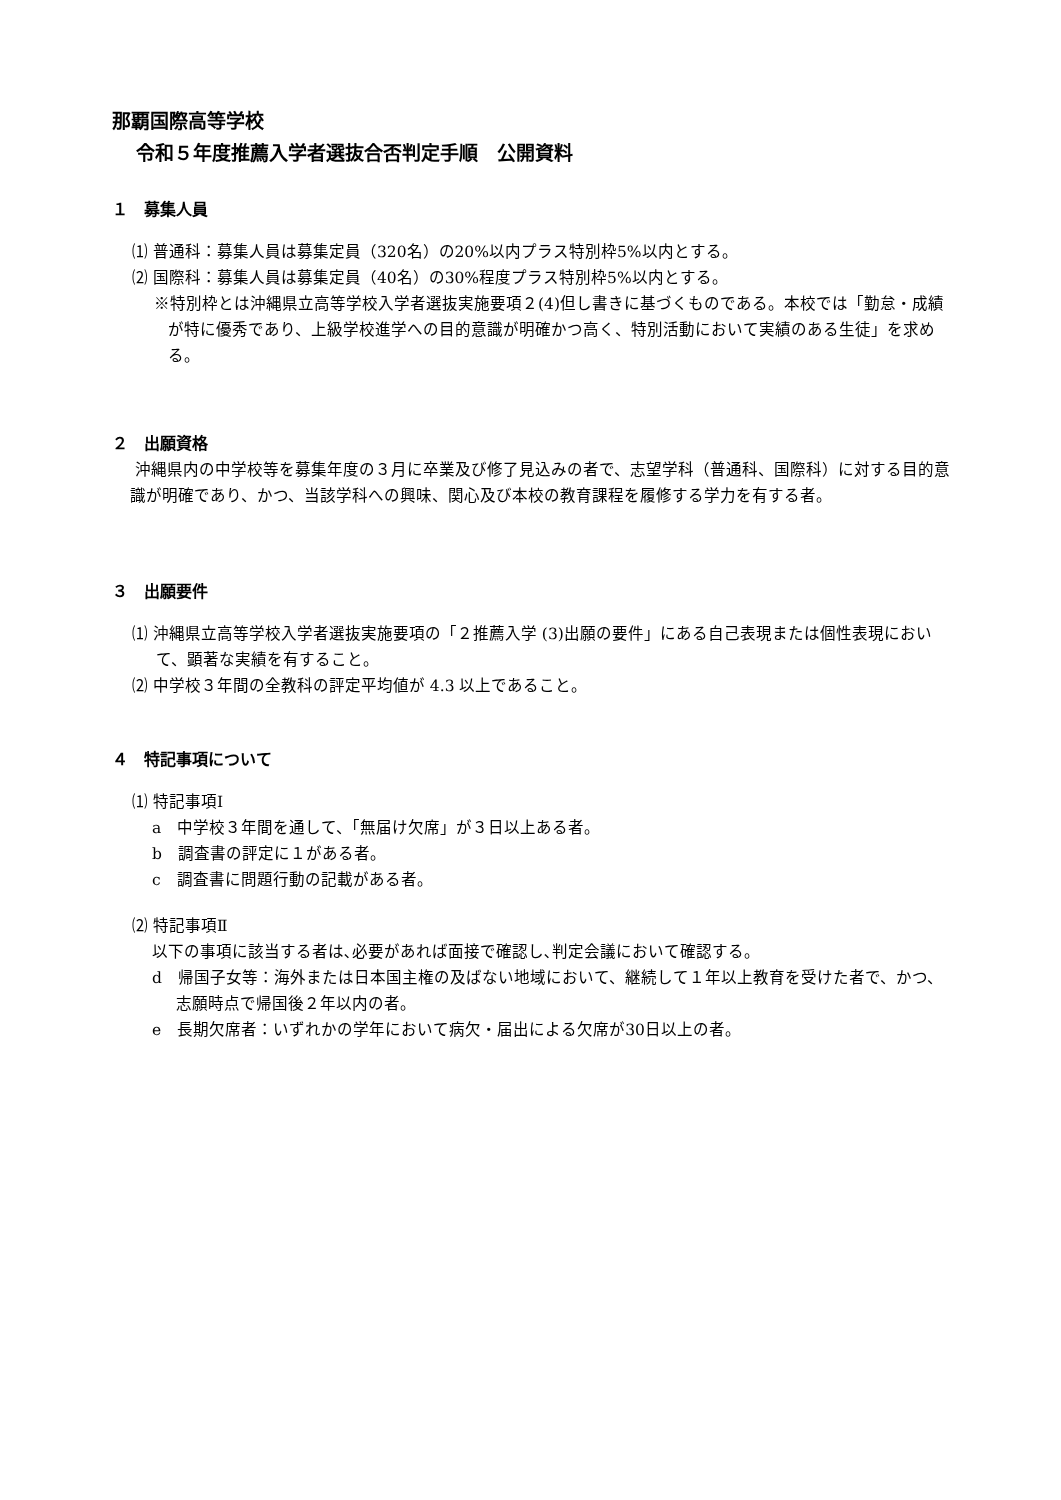那覇国際高等学校
令和５年度推薦入学者選抜合否判定手順　公開資料
１　募集人員
⑴ 普通科：募集人員は募集定員（320名）の20%以内プラス特別枠5%以内とする。
⑵ 国際科：募集人員は募集定員（40名）の30%程度プラス特別枠5%以内とする。
※特別枠とは沖縄県立高等学校入学者選抜実施要項２(4)但し書きに基づくものである。本校では「勤怠・成績が特に優秀であり、上級学校進学への目的意識が明確かつ高く、特別活動において実績のある生徒」を求める。
２　出願資格
沖縄県内の中学校等を募集年度の３月に卒業及び修了見込みの者で、志望学科（普通科、国際科）に対する目的意識が明確であり、かつ、当該学科への興味、関心及び本校の教育課程を履修する学力を有する者。
３　出願要件
⑴ 沖縄県立高等学校入学者選抜実施要項の「２推薦入学 (3)出願の要件」にある自己表現または個性表現において、顕著な実績を有すること。
⑵ 中学校３年間の全教科の評定平均値が 4.3 以上であること。
４　特記事項について
⑴ 特記事項Ⅰ
a　中学校３年間を通して、「無届け欠席」が３日以上ある者。
b　調査書の評定に１がある者。
c　調査書に問題行動の記載がある者。
⑵ 特記事項Ⅱ
以下の事項に該当する者は､必要があれば面接で確認し､判定会議において確認する。
d　帰国子女等：海外または日本国主権の及ばない地域において、継続して１年以上教育を受けた者で、かつ、志願時点で帰国後２年以内の者。
e　長期欠席者：いずれかの学年において病欠・届出による欠席が30日以上の者。